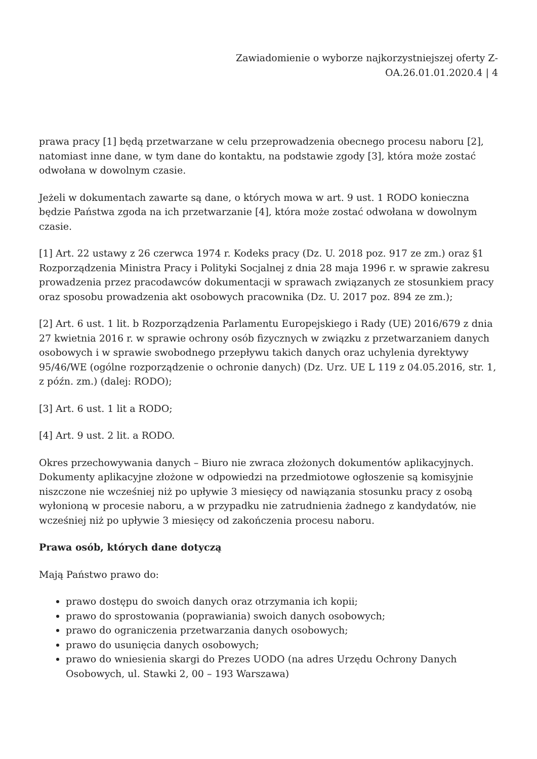Zawiadomienie o wyborze najkorzystniejszej oferty Z-OA.26.01.01.2020.4 | 4
prawa pracy [1] będą przetwarzane w celu przeprowadzenia obecnego procesu naboru [2], natomiast inne dane, w tym dane do kontaktu, na podstawie zgody [3], która może zostać odwołana w dowolnym czasie.
Jeżeli w dokumentach zawarte są dane, o których mowa w art. 9 ust. 1 RODO konieczna będzie Państwa zgoda na ich przetwarzanie [4], która może zostać odwołana w dowolnym czasie.
[1] Art. 22 ustawy z 26 czerwca 1974 r. Kodeks pracy (Dz. U. 2018 poz. 917 ze zm.) oraz §1 Rozporządzenia Ministra Pracy i Polityki Socjalnej z dnia 28 maja 1996 r. w sprawie zakresu prowadzenia przez pracodawców dokumentacji w sprawach związanych ze stosunkiem pracy oraz sposobu prowadzenia akt osobowych pracownika (Dz. U. 2017 poz. 894 ze zm.);
[2] Art. 6 ust. 1 lit. b Rozporządzenia Parlamentu Europejskiego i Rady (UE) 2016/679 z dnia 27 kwietnia 2016 r. w sprawie ochrony osób fizycznych w związku z przetwarzaniem danych osobowych i w sprawie swobodnego przepływu takich danych oraz uchylenia dyrektywy 95/46/WE (ogólne rozporządzenie o ochronie danych) (Dz. Urz. UE L 119 z 04.05.2016, str. 1, z późn. zm.) (dalej: RODO);
[3] Art. 6 ust. 1 lit a RODO;
[4] Art. 9 ust. 2 lit. a RODO.
Okres przechowywania danych – Biuro nie zwraca złożonych dokumentów aplikacyjnych. Dokumenty aplikacyjne złożone w odpowiedzi na przedmiotowe ogłoszenie są komisyjnie niszczone nie wcześniej niż po upływie 3 miesięcy od nawiązania stosunku pracy z osobą wyłonioną w procesie naboru, a w przypadku nie zatrudnienia żadnego z kandydatów, nie wcześniej niż po upływie 3 miesięcy od zakończenia procesu naboru.
Prawa osób, których dane dotyczą
Mają Państwo prawo do:
prawo dostępu do swoich danych oraz otrzymania ich kopii;
prawo do sprostowania (poprawiania) swoich danych osobowych;
prawo do ograniczenia przetwarzania danych osobowych;
prawo do usunięcia danych osobowych;
prawo do wniesienia skargi do Prezes UODO (na adres Urzędu Ochrony Danych Osobowych, ul. Stawki 2, 00 – 193 Warszawa)